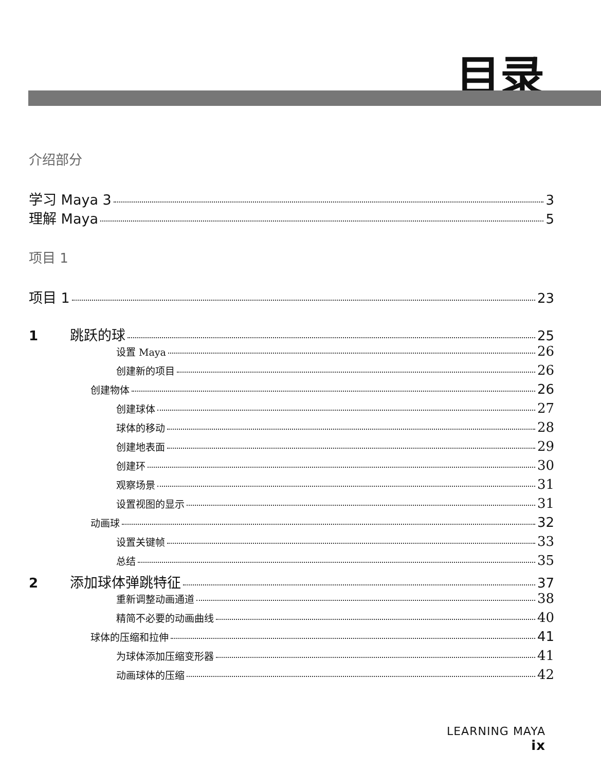目录
介绍部分
学习 Maya 3 3
理解 Maya 5
项目 1
项目 1 23
1 跳跃的球 25
设置 Maya 26
创建新的项目 26
创建物体 26
创建球体 27
球体的移动 28
创建地表面 29
创建环 30
观察场景 31
设置视图的显示 31
动画球 32
设置关键帧 33
总结 35
2 添加球体弹跳特征 37
重新调整动画通道 38
精简不必要的动画曲线 40
球体的压缩和拉伸 41
为球体添加压缩变形器 41
动画球体的压缩 42
LEARNING MAYA
ix